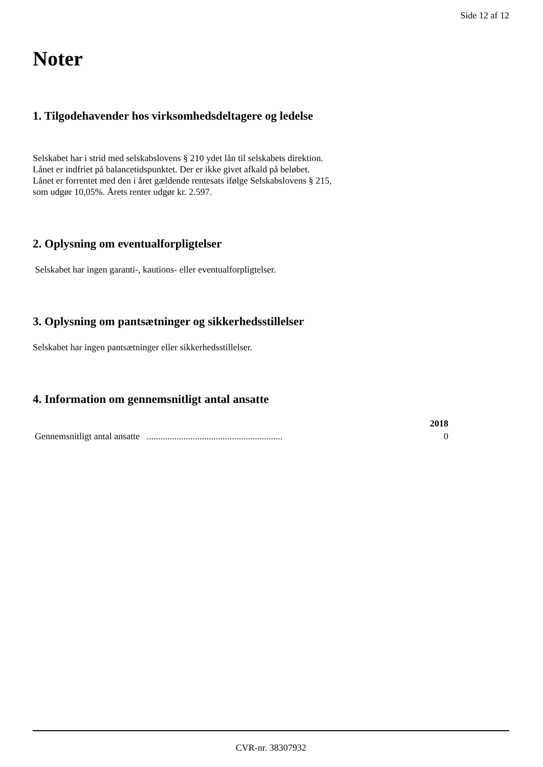Side 12 af 12
Noter
1. Tilgodehavender hos virksomhedsdeltagere og ledelse
Selskabet har i strid med selskabslovens § 210 ydet lån til selskabets direktion.
Lånet er indfriet på balancetidspunktet. Der er ikke givet afkald på beløbet.
Lånet er forrentet med den i året gældende rentesats ifølge Selskabslovens § 215,
som udgør 10,05%. Årets renter udgør kr. 2.597.
2. Oplysning om eventualforpligtelser
Selskabet har ingen garanti-, kautions- eller eventualforpligtelser.
3. Oplysning om pantsætninger og sikkerhedsstillelser
Selskabet har ingen pantsætninger eller sikkerhedsstillelser.
4. Information om gennemsnitligt antal ansatte
| | 2018 |
| --- | --- |
| Gennemsnitligt antal ansatte ........................................................... | 0 |
CVR-nr. 38307932